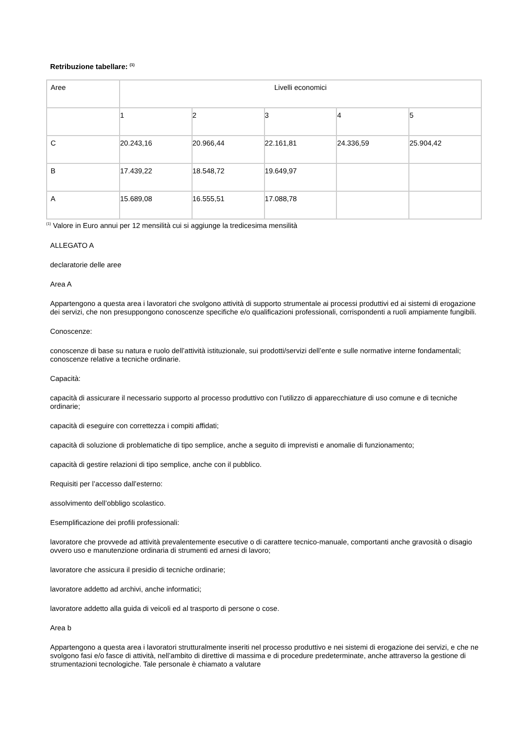Retribuzione tabellare: <sup>(1)</sup>
| Aree | Livelli economici | | | | |
| | 1 | 2 | 3 | 4 | 5 |
| C | 20.243,16 | 20.966,44 | 22.161,81 | 24.336,59 | 25.904,42 |
| B | 17.439,22 | 18.548,72 | 19.649,97 | | |
| A | 15.689,08 | 16.555,51 | 17.088,78 | | |
<sup>(1)</sup> Valore in Euro annui per 12 mensilità cui si aggiunge la tredicesima mensilità
ALLEGATO A
declaratorie delle aree
Area A
Appartengono a questa area i lavoratori che svolgono attività di supporto strumentale ai processi produttivi ed ai sistemi di erogazione dei servizi, che non presuppongono conoscenze specifiche e/o qualificazioni professionali, corrispondenti a ruoli ampiamente fungibili.
Conoscenze:
conoscenze di base su natura e ruolo dell’attività istituzionale, sui prodotti/servizi dell’ente e sulle normative interne fondamentali; conoscenze relative a tecniche ordinarie.
Capacità:
capacità di assicurare il necessario supporto al processo produttivo con l’utilizzo di apparecchiature di uso comune e di tecniche ordinarie;
capacità di eseguire con correttezza i compiti affidati;
capacità di soluzione di problematiche di tipo semplice, anche a seguito di imprevisti e anomalie di funzionamento;
capacità di gestire relazioni di tipo semplice, anche con il pubblico.
Requisiti per l’accesso dall’esterno:
assolvimento dell’obbligo scolastico.
Esemplificazione dei profili professionali:
lavoratore che provvede ad attività prevalentemente esecutive o di carattere tecnico-manuale, comportanti anche gravosità o disagio ovvero uso e manutenzione ordinaria di strumenti ed arnesi di lavoro;
lavoratore che assicura il presidio di tecniche ordinarie;
lavoratore addetto ad archivi, anche informatici;
lavoratore addetto alla guida di veicoli ed al trasporto di persone o cose.
Area b
Appartengono a questa area i lavoratori strutturalmente inseriti nel processo produttivo e nei sistemi di erogazione dei servizi, e che ne svolgono fasi e/o fasce di attività, nell’ambito di direttive di massima e di procedure predeterminate, anche attraverso la gestione di strumentazioni tecnologiche. Tale personale è chiamato a valutare